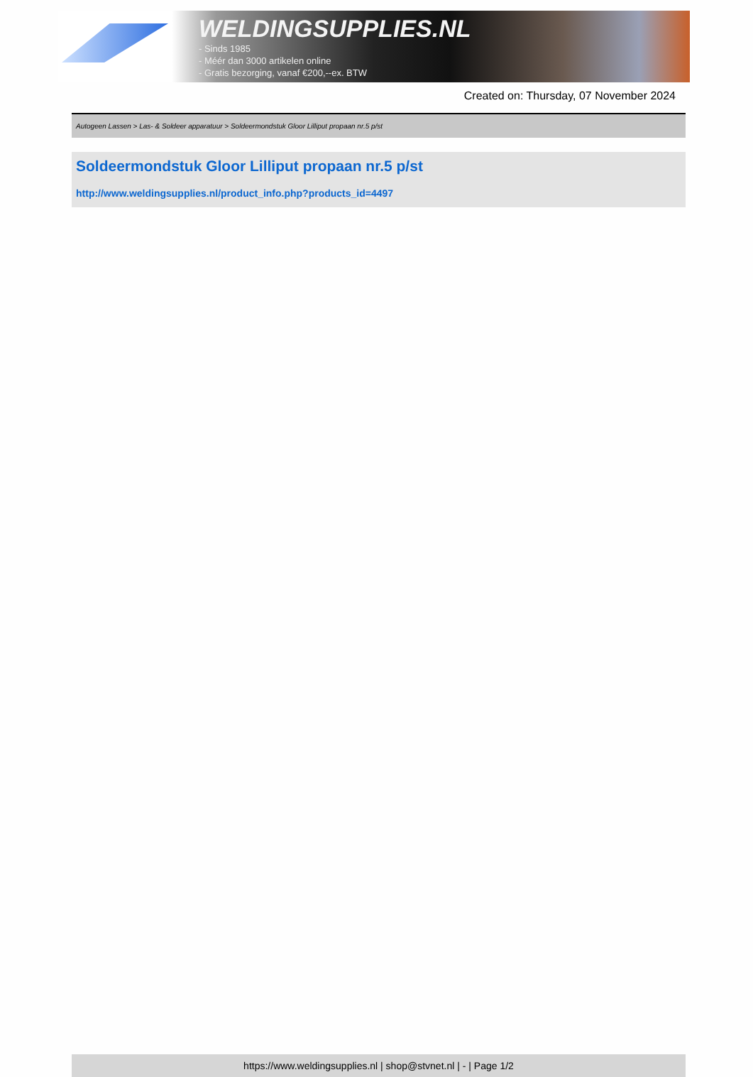WELDINGSUPPLIES.NL
- Sinds 1985
- Méér dan 3000 artikelen online
- Gratis bezorging, vanaf €200,--ex. BTW
Created on: Thursday, 07 November 2024
Autogeen Lassen > Las- & Soldeer apparatuur > Soldeermondstuk Gloor Lilliput propaan nr.5 p/st
Soldeermondstuk Gloor Lilliput propaan nr.5 p/st
http://www.weldingsupplies.nl/product_info.php?products_id=4497
https://www.weldingsupplies.nl | shop@stvnet.nl | - | Page 1/2